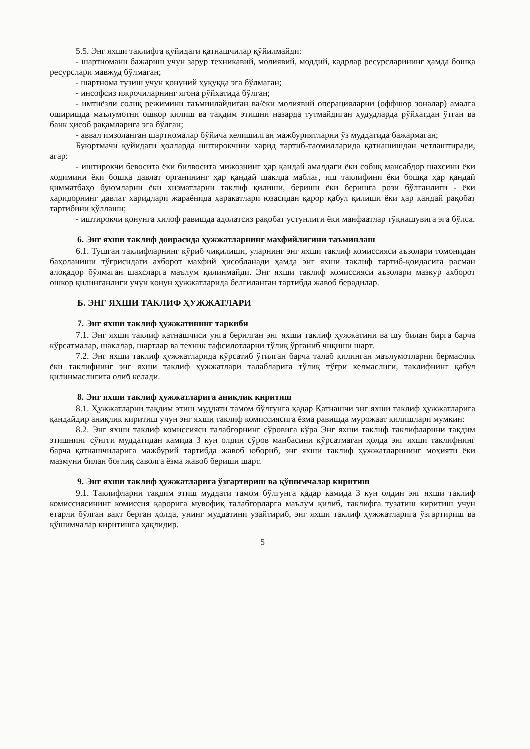5.5. Энг яхши таклифга қуйидаги қатнашчилар қўйилмайди:
- шартномани бажариш учун зарур техникавий, молиявий, моддий, кадрлар ресурсларининг ҳамда бошқа ресурслари мавжуд бўлмаган;
- шартнома тузиш учун қонуний ҳуқуққа эга бўлмаган;
- инсофсиз ижрочиларнинг ягона рўйхатида бўлган;
- имтиёзли солиқ режимини таъминлайдиган ва/ёки молиявий операцияларни (оффшор зоналар) амалга оширишда маълумотни ошкор қилиш ва тақдим этишни назарда тутмайдиган ҳудудларда рўйхатдан ўтган ва банк ҳисоб рақамларига эга бўлган;
- аввал имзоланган шартномалар бўйича келишилган мажбуриятларни ўз муддатида бажармаган;
Буюртмачи қуйидаги ҳолларда иштирокчини харид тартиб-таомилларида қатнашишдан четлаштиради, агар:
- иштирокчи бевосита ёки билвосита мижознинг ҳар қандай амалдаги ёки собиқ мансабдор шахсини ёки ходимини ёки бошқа давлат органининг ҳар қандай шаклда маблағ, иш таклифини ёки бошқа ҳар қандай қимматбаҳо буюмларни ёки хизматларни таклиф қилиши, бериши ёки беришга рози бўлганлиги - ёки харидорнинг давлат харидлари жараёнида ҳаракатлари юзасидан қарор қабул қилиши ёки ҳар қандай рақобат тартибини қўллаши;
- иштирокчи қонунга хилоф равишда адолатсиз рақобат устунлиги ёки манфаатлар тўқнашувига эга бўлса.
6. Энг яхши таклиф доирасида ҳужжатларнинг махфийлигини таъминлаш
6.1. Тушган таклифларнинг кўриб чиқилиши, уларнинг энг яхши таклиф комиссияси аъзолари томонидан баҳоланиши тўғрисидаги ахборот махфий ҳисобланади ҳамда энг яхши таклиф тартиб-қоидасига расман алоқадор бўлмаган шахсларга маълум қилинмайди. Энг яхши таклиф комиссияси аъзолари мазкур ахборот ошкор қилинганлиги учун қонун ҳужжатларида белгиланган тартибда жавоб берадилар.
Б. ЭНГ ЯХШИ ТАКЛИФ ҲУЖЖАТЛАРИ
7. Энг яхши таклиф ҳужжатининг таркиби
7.1. Энг яхши таклиф қатнашчиси унга берилган энг яхши таклиф ҳужжатини ва шу билан бирга барча кўрсатмалар, шакллар, шартлар ва техник тафсилотларни тўлиқ ўрганиб чиқиши шарт.
7.2. Энг яхши таклиф ҳужжатларида кўрсатиб ўтилган барча талаб қилинган маълумотларни бермаслик ёки таклифнинг энг яхши таклиф ҳужжатлари талабларига тўлиқ тўғри келмаслиги, таклифнинг қабул қилинмаслигига олиб келади.
8. Энг яхши таклиф ҳужжатларига аниқлик киритиш
8.1. Ҳужжатларни тақдим этиш муддати тамом бўлгунга қадар Қатнашчи энг яхши таклиф ҳужжатларига қандайдир аниқлик киритиш учун энг яхши таклиф комиссиясига ёзма равишда мурожаат қилишлари мумкин:
8.2. Энг яхши таклиф комиссияси талабгорнинг сўровига кўра Энг яхши таклиф таклифларини тақдим этишнинг сўнгги муддатидан камида 3 кун олдин сўров манбасини кўрсатмаган ҳолда энг яхши таклифнинг барча қатнашчиларига мажбурий тартибда жавоб юбориб, энг яхши таклиф ҳужжатларининг моҳияти ёки мазмуни билан боғлиқ саволга ёзма жавоб бериши шарт.
9. Энг яхши таклиф ҳужжатларига ўзгартириш ва қўшимчалар киритиш
9.1. Таклифларни тақдим этиш муддати тамом бўлгунга қадар камида 3 кун олдин энг яхши таклиф комиссиясининг комиссия қарорига мувофиқ талабгорларга маълум қилиб, таклифга тузатиш киритиш учун етарли бўлган вақт берган ҳолда, унинг муддатини узайтириб, энг яхши таклиф ҳужжатларига ўзгартириш ва қўшимчалар киритишга ҳақлидир.
5